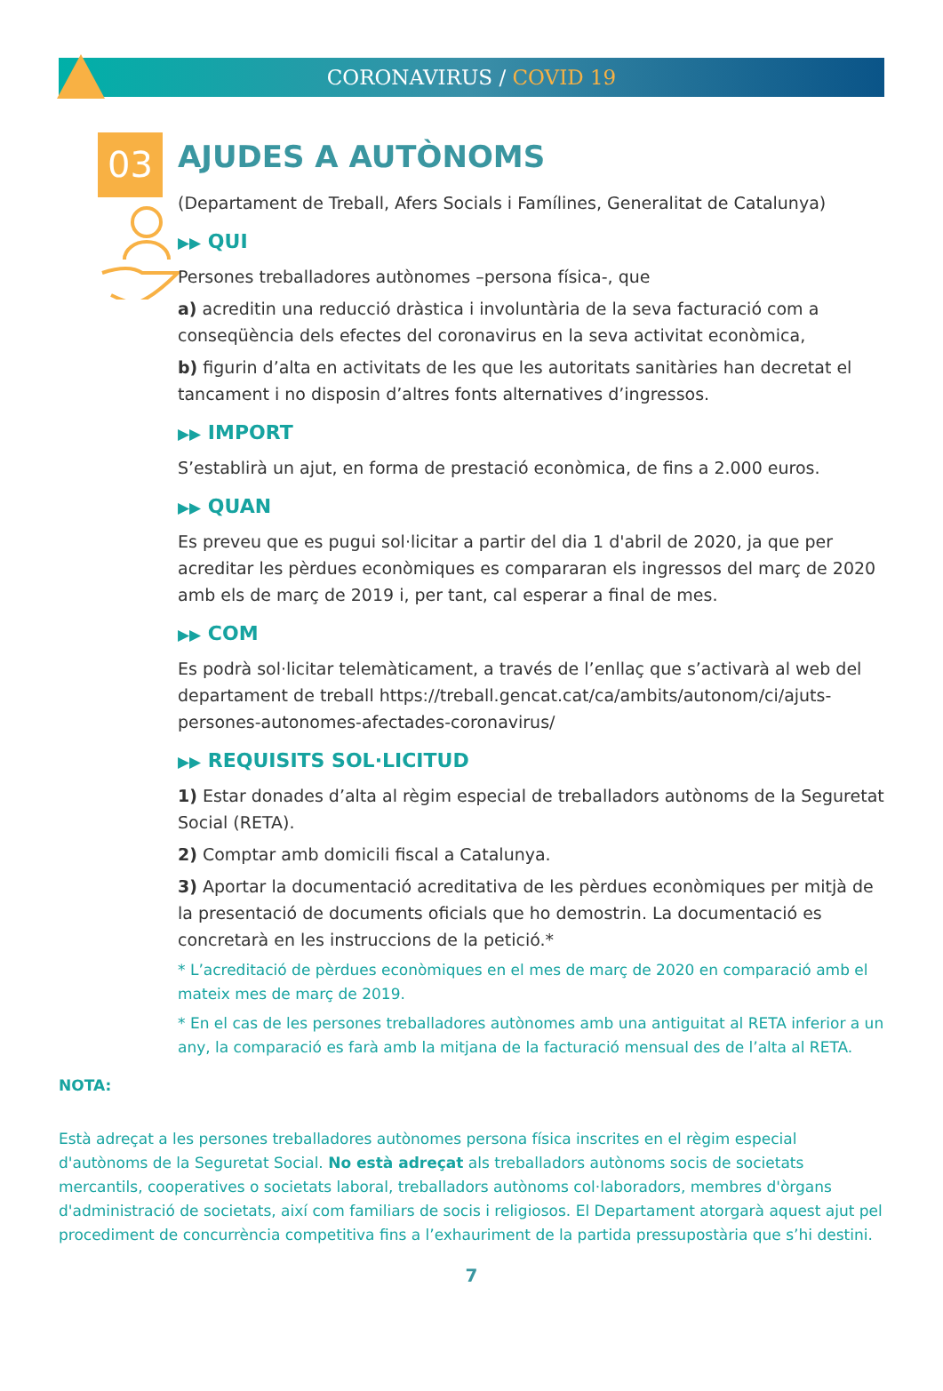CORONAVIRUS / COVID 19
03
AJUDES A AUTÒNOMS
(Departament de Treball, Afers Socials i Famílines, Generalitat de Catalunya)
▶▶ QUI
Persones treballadores autònomes –persona física-, que
a) acreditin una reducció dràstica i involuntària de la seva facturació com a conseqüència dels efectes del coronavirus en la seva activitat econòmica,
b) figurin d’alta en activitats de les que les autoritats sanitàries han decretat el tancament i no disposin d’altres fonts alternatives d’ingressos.
▶▶ IMPORT
S’establirà un ajut, en forma de prestació econòmica, de fins a 2.000 euros.
▶▶ QUAN
Es preveu que es pugui sol·licitar a partir del dia 1 d'abril de 2020, ja que per acreditar les pèrdues econòmiques es compararan els ingressos del març de 2020 amb els de març de 2019 i, per tant, cal esperar a final de mes.
▶▶ COM
Es podrà sol·licitar telemàticament, a través de l’enllaç que s’activarà al web del departament de treball https://treball.gencat.cat/ca/ambits/autonom/ci/ajuts-persones-autonomes-afectades-coronavirus/
▶▶ REQUISITS SOL·LICITUD
1) Estar donades d’alta al règim especial de treballadors autònoms de la Seguretat Social (RETA).
2) Comptar amb domicili fiscal a Catalunya.
3) Aportar la documentació acreditativa de les pèrdues econòmiques per mitjà de la presentació de documents oficials que ho demostrin. La documentació es concretarà en les instruccions de la petició.*
* L’acreditació de pèrdues econòmiques en el mes de març de 2020 en comparació amb el mateix mes de març de 2019.
* En el cas de les persones treballadores autònomes amb una antiguitat al RETA inferior a un any, la comparació es farà amb la mitjana de la facturació mensual des de l’alta al RETA.
NOTA:
Està adreçat a les persones treballadores autònomes persona física inscrites en el règim especial d'autònoms de la Seguretat Social. No està adreçat als treballadors autònoms socis de societats mercantils, cooperatives o societats laboral, treballadors autònoms col·laboradors, membres d'òrgans d'administració de societats, així com familiars de socis i religiosos. El Departament atorgarà aquest ajut pel procediment de concurrència competitiva fins a l’exhauriment de la partida pressupostària que s’hi destini.
7